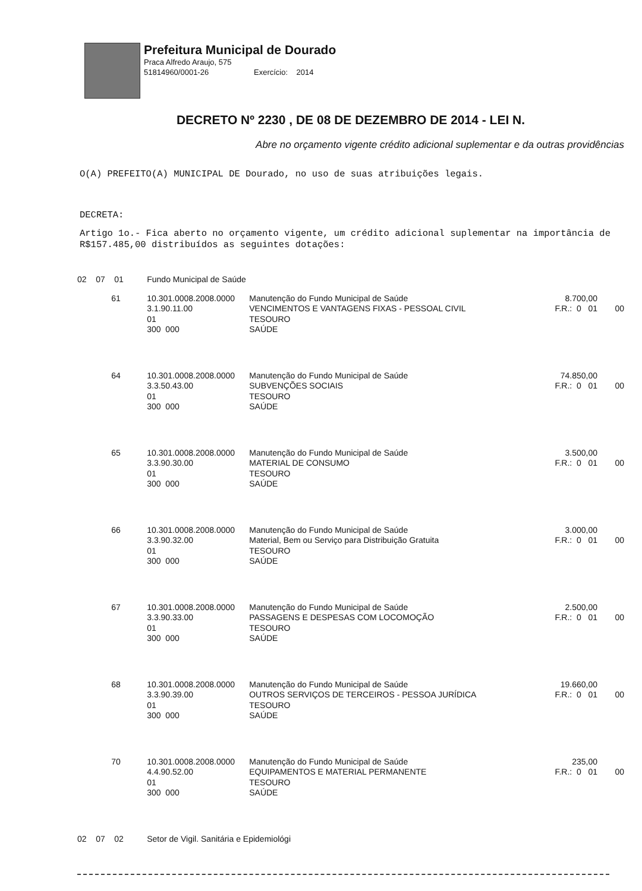Prefeitura Municipal de Dourado
Praca Alfredo Araujo, 575
51814960/0001-26 Exercício: 2014
DECRETO Nº 2230 , DE 08 DE DEZEMBRO DE 2014 - LEI N.
Abre no orçamento vigente crédito adicional suplementar e da outras providências
O(A) PREFEITO(A) MUNICIPAL DE Dourado, no uso de suas atribuições legais.
DECRETA:
Artigo 1o.- Fica aberto no orçamento vigente, um crédito adicional suplementar na importância de R$157.485,00 distribuídos as seguintes dotações:
| 02 07 01 | | Fundo Municipal de Saúde | | | |
| | 61 | 10.301.0008.2008.0000 3.1.90.11.00 01 300 000 | Manutenção do Fundo Municipal de Saúde VENCIMENTOS E VANTAGENS FIXAS - PESSOAL CIVIL TESOURO SAÚDE | 8.700,00 F.R.: 0 01 | 00 |
| | 64 | 10.301.0008.2008.0000 3.3.50.43.00 01 300 000 | Manutenção do Fundo Municipal de Saúde SUBVENÇÕES SOCIAIS TESOURO SAÚDE | 74.850,00 F.R.: 0 01 | 00 |
| | 65 | 10.301.0008.2008.0000 3.3.90.30.00 01 300 000 | Manutenção do Fundo Municipal de Saúde MATERIAL DE CONSUMO TESOURO SAÚDE | 3.500,00 F.R.: 0 01 | 00 |
| | 66 | 10.301.0008.2008.0000 3.3.90.32.00 01 300 000 | Manutenção do Fundo Municipal de Saúde Material, Bem ou Serviço para Distribuição Gratuita TESOURO SAÚDE | 3.000,00 F.R.: 0 01 | 00 |
| | 67 | 10.301.0008.2008.0000 3.3.90.33.00 01 300 000 | Manutenção do Fundo Municipal de Saúde PASSAGENS E DESPESAS COM LOCOMOÇÃO TESOURO SAÚDE | 2.500,00 F.R.: 0 01 | 00 |
| | 68 | 10.301.0008.2008.0000 3.3.90.39.00 01 300 000 | Manutenção do Fundo Municipal de Saúde OUTROS SERVIÇOS DE TERCEIROS - PESSOA JURÍDICA TESOURO SAÚDE | 19.660,00 F.R.: 0 01 | 00 |
| | 70 | 10.301.0008.2008.0000 4.4.90.52.00 01 300 000 | Manutenção do Fundo Municipal de Saúde EQUIPAMENTOS E MATERIAL PERMANENTE TESOURO SAÚDE | 235,00 F.R.: 0 01 | 00 |
| 02 07 02 | | Setor de Vigil. Sanitária e Epidemiológi | | | |